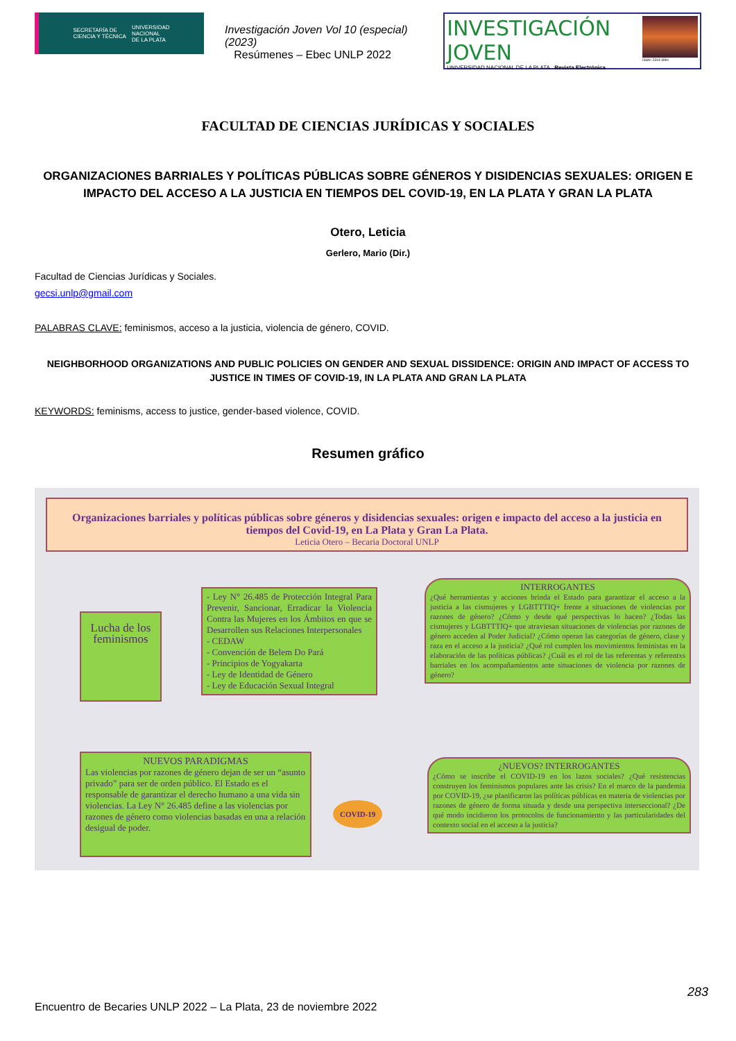SECRETARÍA DE
CIENCIA Y TÉCNICA UNIVERSIDAD
NACIONAL
DE LA PLATA
Investigación Joven Vol 10 (especial) (2023)
Resúmenes – Ebec UNLP 2022
INVESTIGACIÓN JOVEN
UNIVERSIDAD NACIONAL DE LA PLATA Revista Electrónica
ISSN: 2314-3991
FACULTAD DE CIENCIAS JURÍDICAS Y SOCIALES
ORGANIZACIONES BARRIALES Y POLÍTICAS PÚBLICAS SOBRE GÉNEROS Y DISIDENCIAS SEXUALES: ORIGEN E IMPACTO DEL ACCESO A LA JUSTICIA EN TIEMPOS DEL COVID-19, EN LA PLATA Y GRAN LA PLATA
Otero, Leticia
Gerlero, Mario (Dir.)
Facultad de Ciencias Jurídicas y Sociales.
gecsi.unlp@gmail.com
PALABRAS CLAVE: feminismos, acceso a la justicia, violencia de género, COVID.
NEIGHBORHOOD ORGANIZATIONS AND PUBLIC POLICIES ON GENDER AND SEXUAL DISSIDENCE: ORIGIN AND IMPACT OF ACCESS TO JUSTICE IN TIMES OF COVID-19, IN LA PLATA AND GRAN LA PLATA
KEYWORDS: feminisms, access to justice, gender-based violence, COVID.
Resumen gráfico
Organizaciones barriales y políticas públicas sobre géneros y disidencias sexuales: origen e impacto del acceso a la justicia en tiempos del Covid-19, en La Plata y Gran La Plata.
Leticia Otero – Becaria Doctoral UNLP
Lucha de los feminismos
- Ley N° 26.485 de Protección Integral Para Prevenir, Sancionar, Erradicar la Violencia Contra las Mujeres en los Ámbitos en que se Desarrollen sus Relaciones Interpersonales
- CEDAW
- Convención de Belem Do Pará
- Principios de Yogyakarta
- Ley de Identidad de Género
- Ley de Educación Sexual Integral
INTERROGANTES
¿Qué herramientas y acciones brinda el Estado para garantizar el acceso a la justicia a las cismujeres y LGBTTTIQ+ frente a situaciones de violencias por razones de género? ¿Cómo y desde qué perspectivas lo hacen? ¿Todas las cismujeres y LGBTTTIQ+ que atraviesan situaciones de violencias por razones de género acceden al Poder Judicial? ¿Cómo operan las categorías de género, clase y raza en el acceso a la justicia? ¿Qué rol cumplen los movimientos feministas en la elaboración de las políticas públicas? ¿Cuál es el rol de las referentas y referentxs barriales en los acompañamientos ante situaciones de violencia por razones de género?
NUEVOS PARADIGMAS
Las violencias por razones de género dejan de ser un “asunto privado” para ser de orden público. El Estado es el responsable de garantizar el derecho humano a una vida sin violencias. La Ley N° 26.485 define a las violencias por razones de género como violencias basadas en una a relación desigual de poder.
COVID-19
¿NUEVOS? INTERROGANTES
¿Cómo se inscribe el COVID-19 en los lazos sociales? ¿Qué resistencias construyen los feminismos populares ante las crisis? En el marco de la pandemia por COVID-19, ¿se planificaron las políticas públicas en materia de violencias por razones de género de forma situada y desde una perspectiva interseccional? ¿De qué modo incidieron los protocolos de funcionamiento y las particularidades del contexto social en el acceso a la justicia?
283
Encuentro de Becaries UNLP 2022 – La Plata, 23 de noviembre 2022